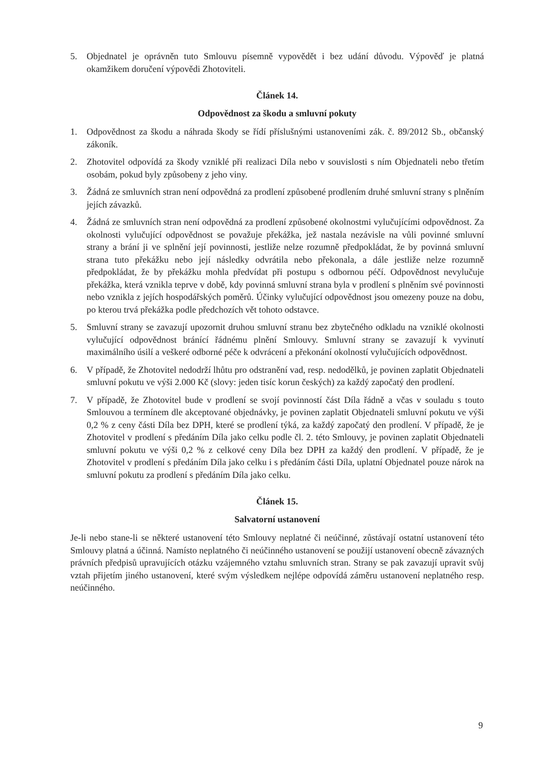5. Objednatel je oprávněn tuto Smlouvu písemně vypovědět i bez udání důvodu. Výpověď je platná okamžikem doručení výpovědi Zhotoviteli.
Článek 14.
Odpovědnost za škodu a smluvní pokuty
1. Odpovědnost za škodu a náhrada škody se řídí příslušnými ustanoveními zák. č. 89/2012 Sb., občanský zákoník.
2. Zhotovitel odpovídá za škody vzniklé při realizaci Díla nebo v souvislosti s ním Objednateli nebo třetím osobám, pokud byly způsobeny z jeho viny.
3. Žádná ze smluvních stran není odpovědná za prodlení způsobené prodlením druhé smluvní strany s plněním jejích závazků.
4. Žádná ze smluvních stran není odpovědná za prodlení způsobené okolnostmi vylučujícími odpovědnost. Za okolnosti vylučující odpovědnost se považuje překážka, jež nastala nezávisle na vůli povinné smluvní strany a brání ji ve splnění její povinnosti, jestliže nelze rozumně předpokládat, že by povinná smluvní strana tuto překážku nebo její následky odvrátila nebo překonala, a dále jestliže nelze rozumně předpokládat, že by překážku mohla předvídat při postupu s odbornou péčí. Odpovědnost nevylučuje překážka, která vznikla teprve v době, kdy povinná smluvní strana byla v prodlení s plněním své povinnosti nebo vznikla z jejích hospodářských poměrů. Účinky vylučující odpovědnost jsou omezeny pouze na dobu, po kterou trvá překážka podle předchozích vět tohoto odstavce.
5. Smluvní strany se zavazují upozornit druhou smluvní stranu bez zbytečného odkladu na vzniklé okolnosti vylučující odpovědnost bránící řádnému plnění Smlouvy. Smluvní strany se zavazují k vyvinutí maximálního úsilí a veškeré odborné péče k odvrácení a překonání okolností vylučujících odpovědnost.
6. V případě, že Zhotovitel nedodrží lhůtu pro odstranění vad, resp. nedodělků, je povinen zaplatit Objednateli smluvní pokutu ve výši 2.000 Kč (slovy: jeden tisíc korun českých) za každý započatý den prodlení.
7. V případě, že Zhotovitel bude v prodlení se svojí povinností část Díla řádně a včas v souladu s touto Smlouvou a termínem dle akceptované objednávky, je povinen zaplatit Objednateli smluvní pokutu ve výši 0,2 % z ceny části Díla bez DPH, které se prodlení týká, za každý započatý den prodlení. V případě, že je Zhotovitel v prodlení s předáním Díla jako celku podle čl. 2. této Smlouvy, je povinen zaplatit Objednateli smluvní pokutu ve výši 0,2 % z celkové ceny Díla bez DPH za každý den prodlení. V případě, že je Zhotovitel v prodlení s předáním Díla jako celku i s předáním části Díla, uplatní Objednatel pouze nárok na smluvní pokutu za prodlení s předáním Díla jako celku.
Článek 15.
Salvatorní ustanovení
Je-li nebo stane-li se některé ustanovení této Smlouvy neplatné či neúčinné, zůstávají ostatní ustanovení této Smlouvy platná a účinná. Namísto neplatného či neúčinného ustanovení se použijí ustanovení obecně závazných právních předpisů upravujících otázku vzájemného vztahu smluvních stran. Strany se pak zavazují upravit svůj vztah přijetím jiného ustanovení, které svým výsledkem nejlépe odpovídá záměru ustanovení neplatného resp. neúčinného.
9